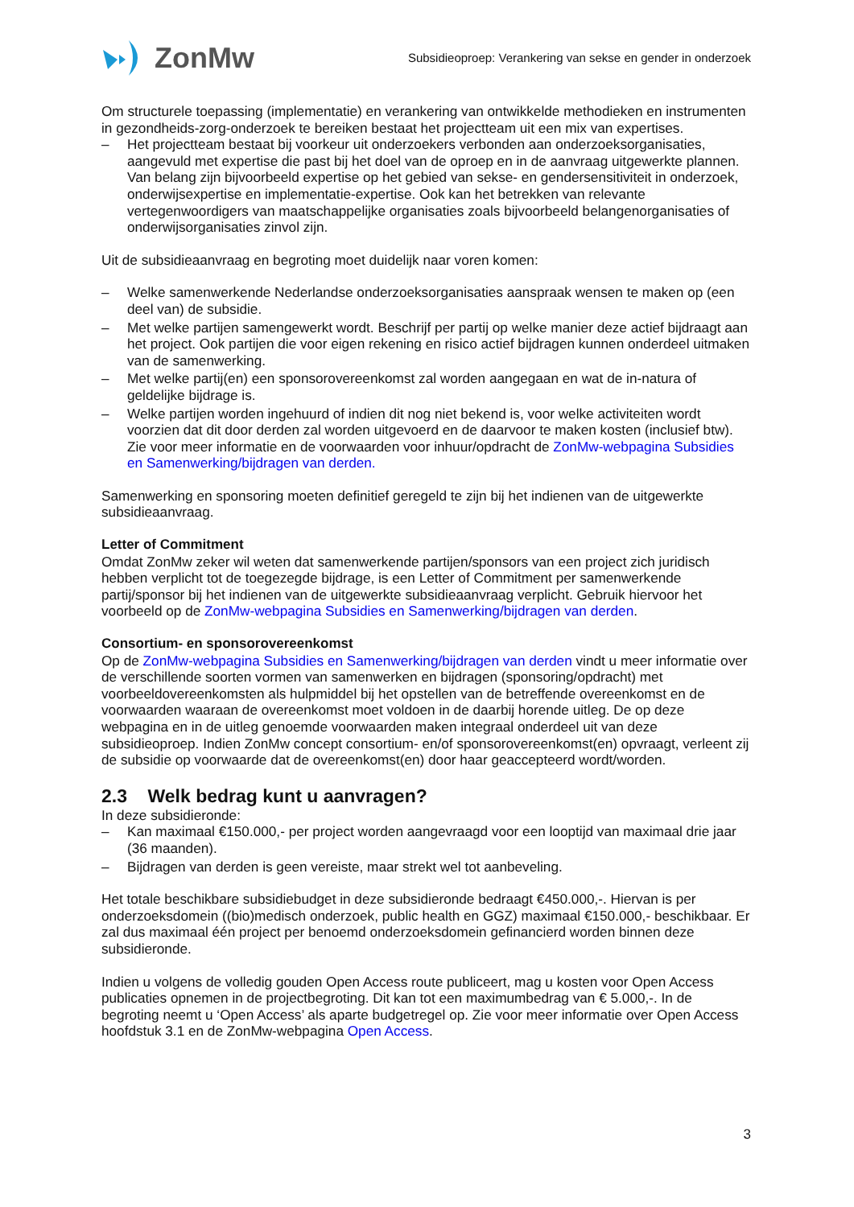ZonMw
Subsidieoproep: Verankering van sekse en gender in onderzoek
Om structurele toepassing (implementatie) en verankering van ontwikkelde methodieken en instrumenten in gezondheids-zorg-onderzoek te bereiken bestaat het projectteam uit een mix van expertises.
– Het projectteam bestaat bij voorkeur uit onderzoekers verbonden aan onderzoeksorganisaties, aangevuld met expertise die past bij het doel van de oproep en in de aanvraag uitgewerkte plannen. Van belang zijn bijvoorbeeld expertise op het gebied van sekse- en gendersensitiviteit in onderzoek, onderwijsexpertise en implementatie-expertise. Ook kan het betrekken van relevante vertegenwoordigers van maatschappelijke organisaties zoals bijvoorbeeld belangenorganisaties of onderwijsorganisaties zinvol zijn.
Uit de subsidieaanvraag en begroting moet duidelijk naar voren komen:
– Welke samenwerkende Nederlandse onderzoeksorganisaties aanspraak wensen te maken op (een deel van) de subsidie.
– Met welke partijen samengewerkt wordt. Beschrijf per partij op welke manier deze actief bijdraagt aan het project. Ook partijen die voor eigen rekening en risico actief bijdragen kunnen onderdeel uitmaken van de samenwerking.
– Met welke partij(en) een sponsorovereenkomst zal worden aangegaan en wat de in-natura of geldelijke bijdrage is.
– Welke partijen worden ingehuurd of indien dit nog niet bekend is, voor welke activiteiten wordt voorzien dat dit door derden zal worden uitgevoerd en de daarvoor te maken kosten (inclusief btw). Zie voor meer informatie en de voorwaarden voor inhuur/opdracht de ZonMw-webpagina Subsidies en Samenwerking/bijdragen van derden.
Samenwerking en sponsoring moeten definitief geregeld te zijn bij het indienen van de uitgewerkte subsidieaanvraag.
Letter of Commitment
Omdat ZonMw zeker wil weten dat samenwerkende partijen/sponsors van een project zich juridisch hebben verplicht tot de toegezegde bijdrage, is een Letter of Commitment per samenwerkende partij/sponsor bij het indienen van de uitgewerkte subsidieaanvraag verplicht. Gebruik hiervoor het voorbeeld op de ZonMw-webpagina Subsidies en Samenwerking/bijdragen van derden.
Consortium- en sponsorovereenkomst
Op de ZonMw-webpagina Subsidies en Samenwerking/bijdragen van derden vindt u meer informatie over de verschillende soorten vormen van samenwerken en bijdragen (sponsoring/opdracht) met voorbeeldovereenkomsten als hulpmiddel bij het opstellen van de betreffende overeenkomst en de voorwaarden waaraan de overeenkomst moet voldoen in de daarbij horende uitleg. De op deze webpagina en in de uitleg genoemde voorwaarden maken integraal onderdeel uit van deze subsidieoproep. Indien ZonMw concept consortium- en/of sponsorovereenkomst(en) opvraagt, verleent zij de subsidie op voorwaarde dat de overeenkomst(en) door haar geaccepteerd wordt/worden.
2.3 Welk bedrag kunt u aanvragen?
In deze subsidieronde:
– Kan maximaal €150.000,- per project worden aangevraagd voor een looptijd van maximaal drie jaar (36 maanden).
– Bijdragen van derden is geen vereiste, maar strekt wel tot aanbeveling.
Het totale beschikbare subsidiebudget in deze subsidieronde bedraagt €450.000,-. Hiervan is per onderzoeksdomein ((bio)medisch onderzoek, public health en GGZ) maximaal €150.000,- beschikbaar. Er zal dus maximaal één project per benoemd onderzoeksdomein gefinancierd worden binnen deze subsidieronde.
Indien u volgens de volledig gouden Open Access route publiceert, mag u kosten voor Open Access publicaties opnemen in de projectbegroting. Dit kan tot een maximumbedrag van € 5.000,-. In de begroting neemt u ‘Open Access’ als aparte budgetregel op. Zie voor meer informatie over Open Access hoofdstuk 3.1 en de ZonMw-webpagina Open Access.
3